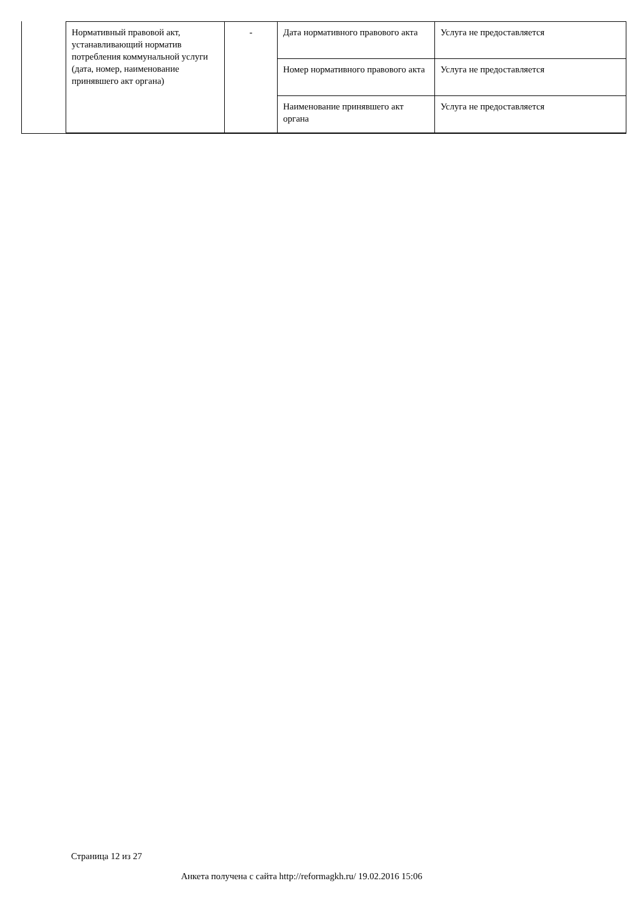| Нормативный правовой акт, устанавливающий норматив потребления коммунальной услуги (дата, номер, наименование принявшего акт органа) | - | Дата нормативного правового акта | Услуга не предоставляется |
| | | Номер нормативного правового акта | Услуга не предоставляется |
| | | Наименование принявшего акт органа | Услуга не предоставляется |
Страница 12 из 27
Анкета получена с сайта http://reformagkh.ru/ 19.02.2016 15:06